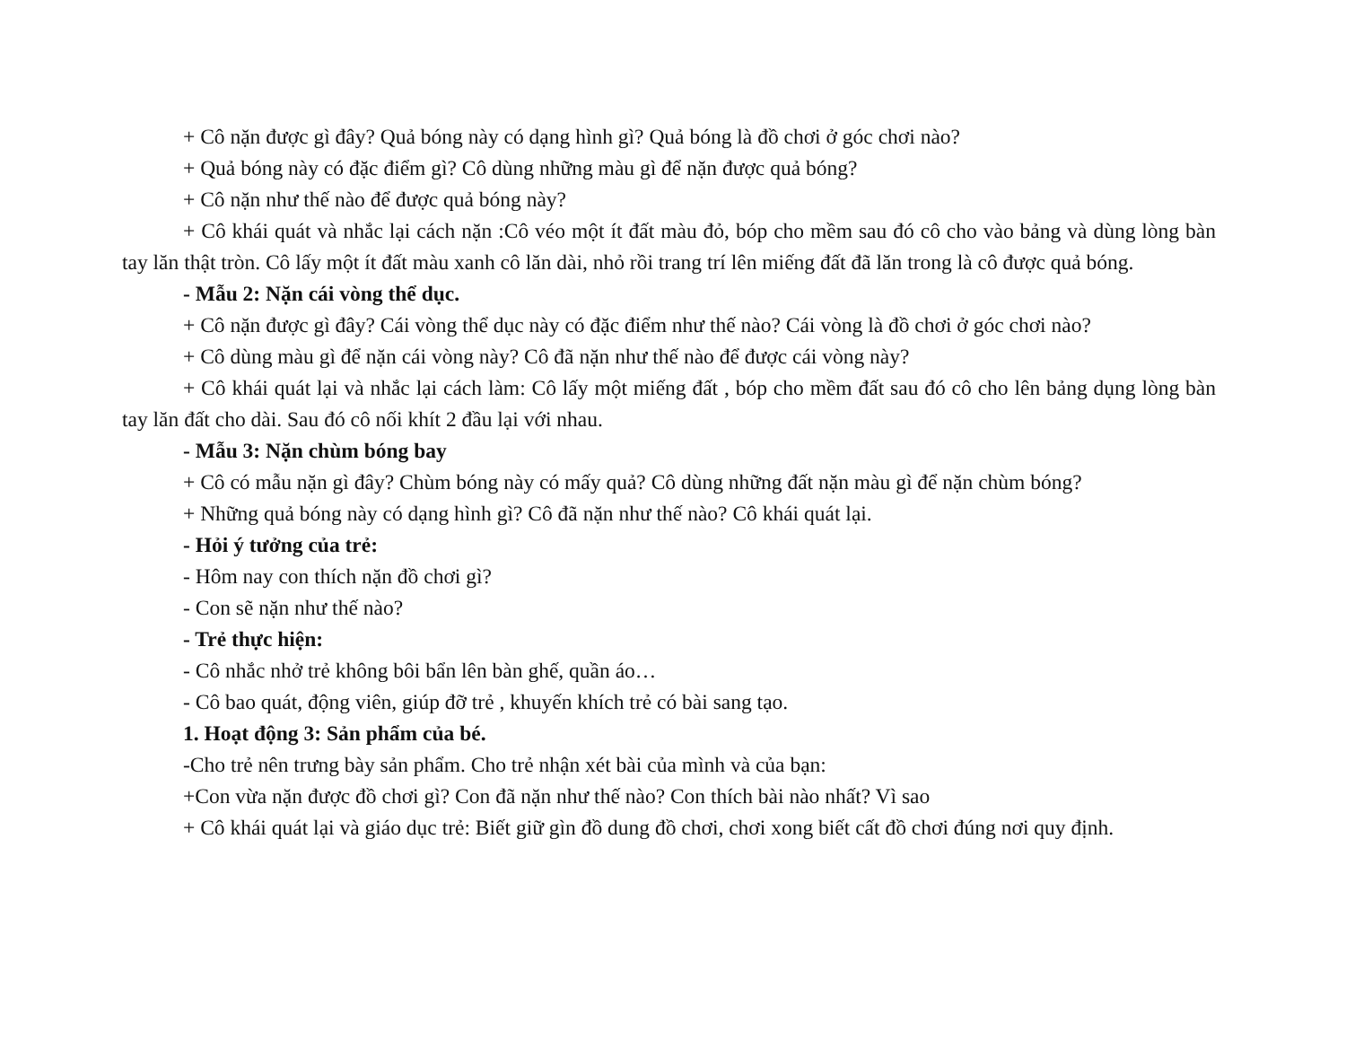+ Cô nặn được gì đây? Quả bóng này có dạng hình gì? Quả bóng là đồ chơi ở góc chơi nào?
+ Quả bóng này có đặc điểm gì? Cô dùng những màu gì để nặn được quả bóng?
+ Cô nặn như thế nào để được quả bóng này?
+ Cô khái quát và nhắc lại cách nặn :Cô véo một ít đất màu đỏ, bóp cho mềm sau đó cô cho vào bảng và dùng lòng bàn tay lăn thật tròn. Cô lấy một ít đất màu xanh cô lăn dài, nhỏ rồi trang trí lên miếng đất đã lăn trong là cô được quả bóng.
- Mẫu 2: Nặn cái vòng thể dục.
+ Cô nặn được gì đây? Cái vòng thể dục này có đặc điểm như thế nào? Cái vòng là đồ chơi ở góc chơi nào?
+ Cô dùng màu gì để nặn cái vòng này? Cô đã nặn như thế nào để được cái vòng này?
+ Cô khái quát lại và nhắc lại cách làm: Cô lấy một miếng đất , bóp cho mềm đất sau đó cô cho lên bảng dụng lòng bàn tay lăn đất cho dài. Sau đó cô nối khít 2 đầu lại với nhau.
- Mẫu 3: Nặn chùm bóng bay
+ Cô có mẫu nặn gì đây? Chùm bóng này có mấy quả? Cô dùng những đất nặn màu gì để nặn chùm bóng?
+ Những quả bóng này có dạng hình gì? Cô đã nặn như thế nào? Cô khái quát lại.
- Hỏi ý tưởng của trẻ:
- Hôm nay con thích nặn đồ chơi gì?
- Con sẽ nặn như thế nào?
- Trẻ thực hiện:
- Cô nhắc nhở trẻ không bôi bẩn lên bàn ghế, quần áo…
- Cô bao quát, động viên, giúp đỡ trẻ , khuyến khích trẻ có bài sang tạo.
1. Hoạt động 3: Sản phẩm của bé.
-Cho trẻ nên trưng bày sản phẩm. Cho trẻ nhận xét bài của mình và của bạn:
+Con vừa nặn được đồ chơi gì? Con đã nặn như thế nào? Con thích bài nào nhất? Vì sao
+ Cô khái quát lại và giáo dục trẻ: Biết giữ gìn đồ dung đồ chơi, chơi xong biết cất đồ chơi đúng nơi quy định.